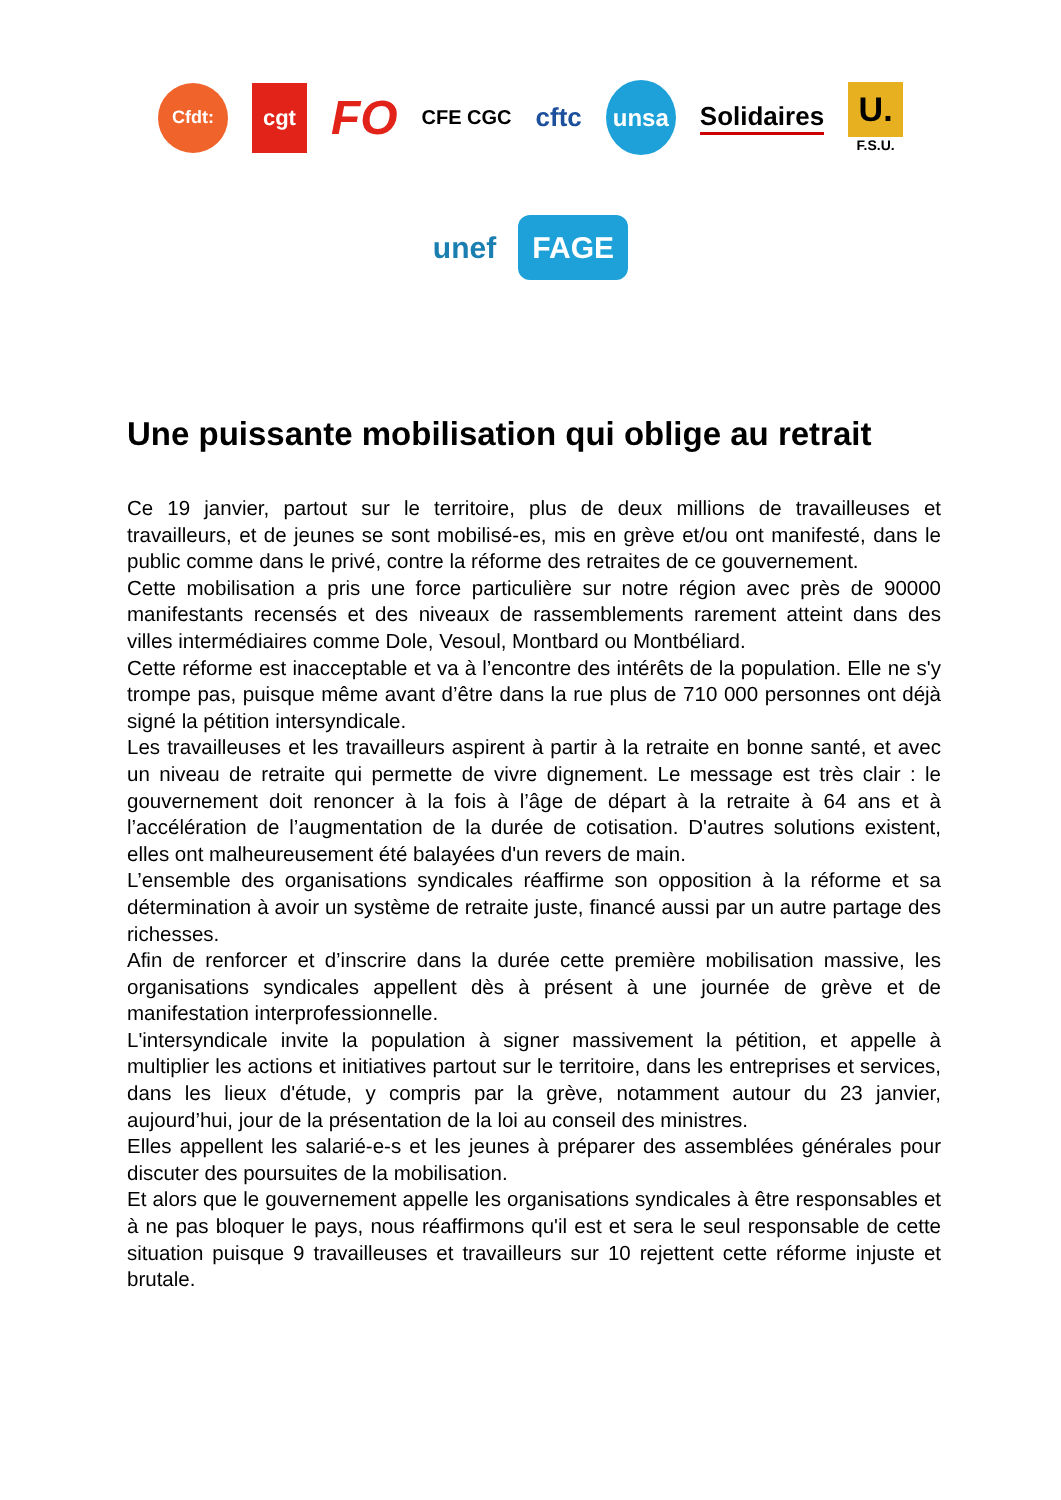Cfdt:
cgt
FO
CFE CGC
cftc
unsa
Solidaires
U.
F.S.U.
unef
FAGE
Une puissante mobilisation qui oblige au retrait
Ce 19 janvier, partout sur le territoire, plus de deux millions de travailleuses et travailleurs, et de jeunes se sont mobilisé-es, mis en grève et/ou ont manifesté, dans le public comme dans le privé, contre la réforme des retraites de ce gouvernement.
Cette mobilisation a pris une force particulière sur notre région avec près de 90000 manifestants recensés et des niveaux de rassemblements rarement atteint dans des villes intermédiaires comme Dole, Vesoul, Montbard ou Montbéliard.
Cette réforme est inacceptable et va à l’encontre des intérêts de la population. Elle ne s'y trompe pas, puisque même avant d’être dans la rue plus de 710 000 personnes ont déjà signé la pétition intersyndicale.
Les travailleuses et les travailleurs aspirent à partir à la retraite en bonne santé, et avec un niveau de retraite qui permette de vivre dignement. Le message est très clair : le gouvernement doit renoncer à la fois à l’âge de départ à la retraite à 64 ans et à l’accélération de l’augmentation de la durée de cotisation. D'autres solutions existent, elles ont malheureusement été balayées d'un revers de main.
L’ensemble des organisations syndicales réaffirme son opposition à la réforme et sa détermination à avoir un système de retraite juste, financé aussi par un autre partage des richesses.
Afin de renforcer et d’inscrire dans la durée cette première mobilisation massive, les organisations syndicales appellent dès à présent à une journée de grève et de manifestation interprofessionnelle.
L'intersyndicale invite la population à signer massivement la pétition, et appelle à multiplier les actions et initiatives partout sur le territoire, dans les entreprises et services, dans les lieux d'étude, y compris par la grève, notamment autour du 23 janvier, aujourd’hui, jour de la présentation de la loi au conseil des ministres.
Elles appellent les salarié-e-s et les jeunes à préparer des assemblées générales pour discuter des poursuites de la mobilisation.
Et alors que le gouvernement appelle les organisations syndicales à être responsables et à ne pas bloquer le pays, nous réaffirmons qu'il est et sera le seul responsable de cette situation puisque 9 travailleuses et travailleurs sur 10 rejettent cette réforme injuste et brutale.